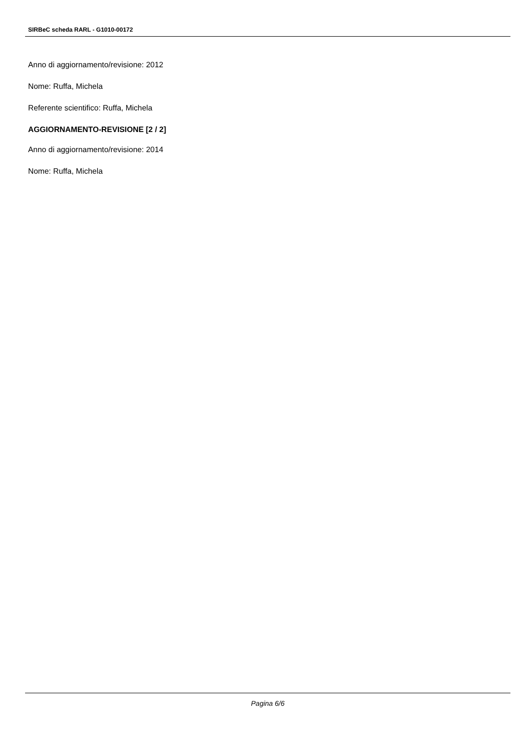SIRBeC scheda RARL - G1010-00172
Anno di aggiornamento/revisione: 2012
Nome: Ruffa, Michela
Referente scientifico: Ruffa, Michela
AGGIORNAMENTO-REVISIONE [2 / 2]
Anno di aggiornamento/revisione: 2014
Nome: Ruffa, Michela
Pagina 6/6